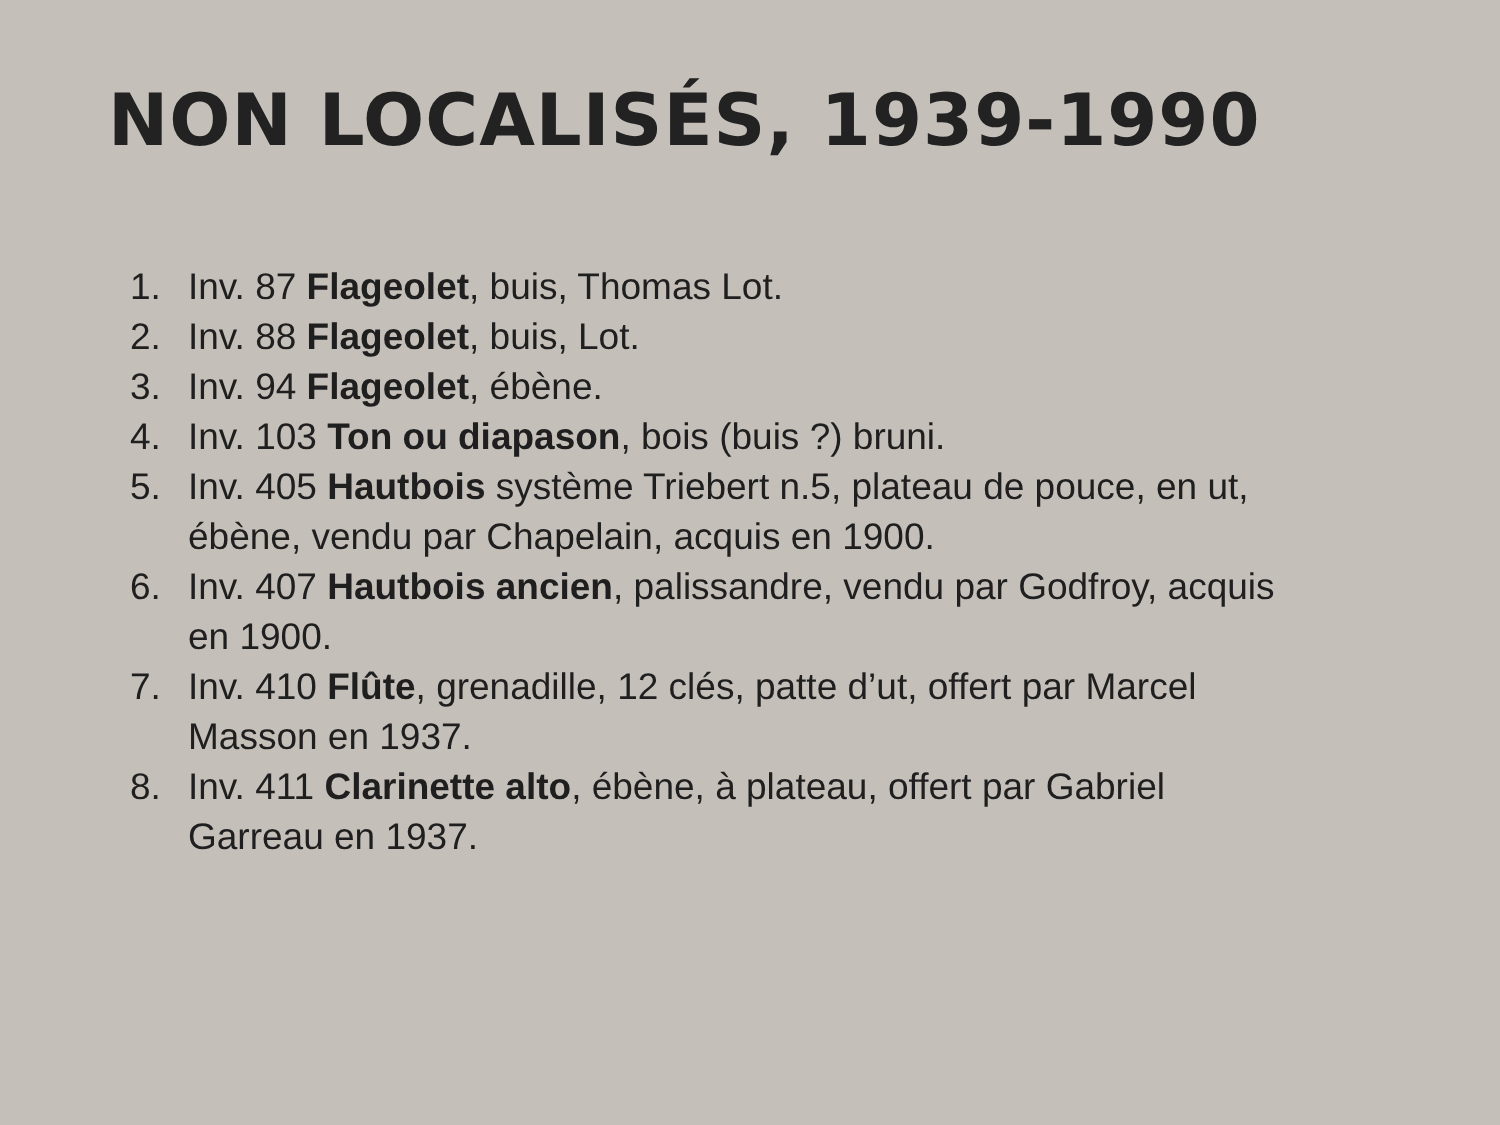NON LOCALISÉS, 1939-1990
1. Inv. 87 Flageolet, buis, Thomas Lot.
2. Inv. 88 Flageolet, buis, Lot.
3. Inv. 94 Flageolet, ébène.
4. Inv. 103 Ton ou diapason, bois (buis ?) bruni.
5. Inv. 405 Hautbois système Triebert n.5, plateau de pouce, en ut, ébène, vendu par Chapelain, acquis en 1900.
6. Inv. 407 Hautbois ancien, palissandre, vendu par Godfroy, acquis en 1900.
7. Inv. 410 Flûte, grenadille, 12 clés, patte d’ut, offert par Marcel Masson en 1937.
8. Inv. 411 Clarinette alto, ébène, à plateau, offert par Gabriel Garreau en 1937.